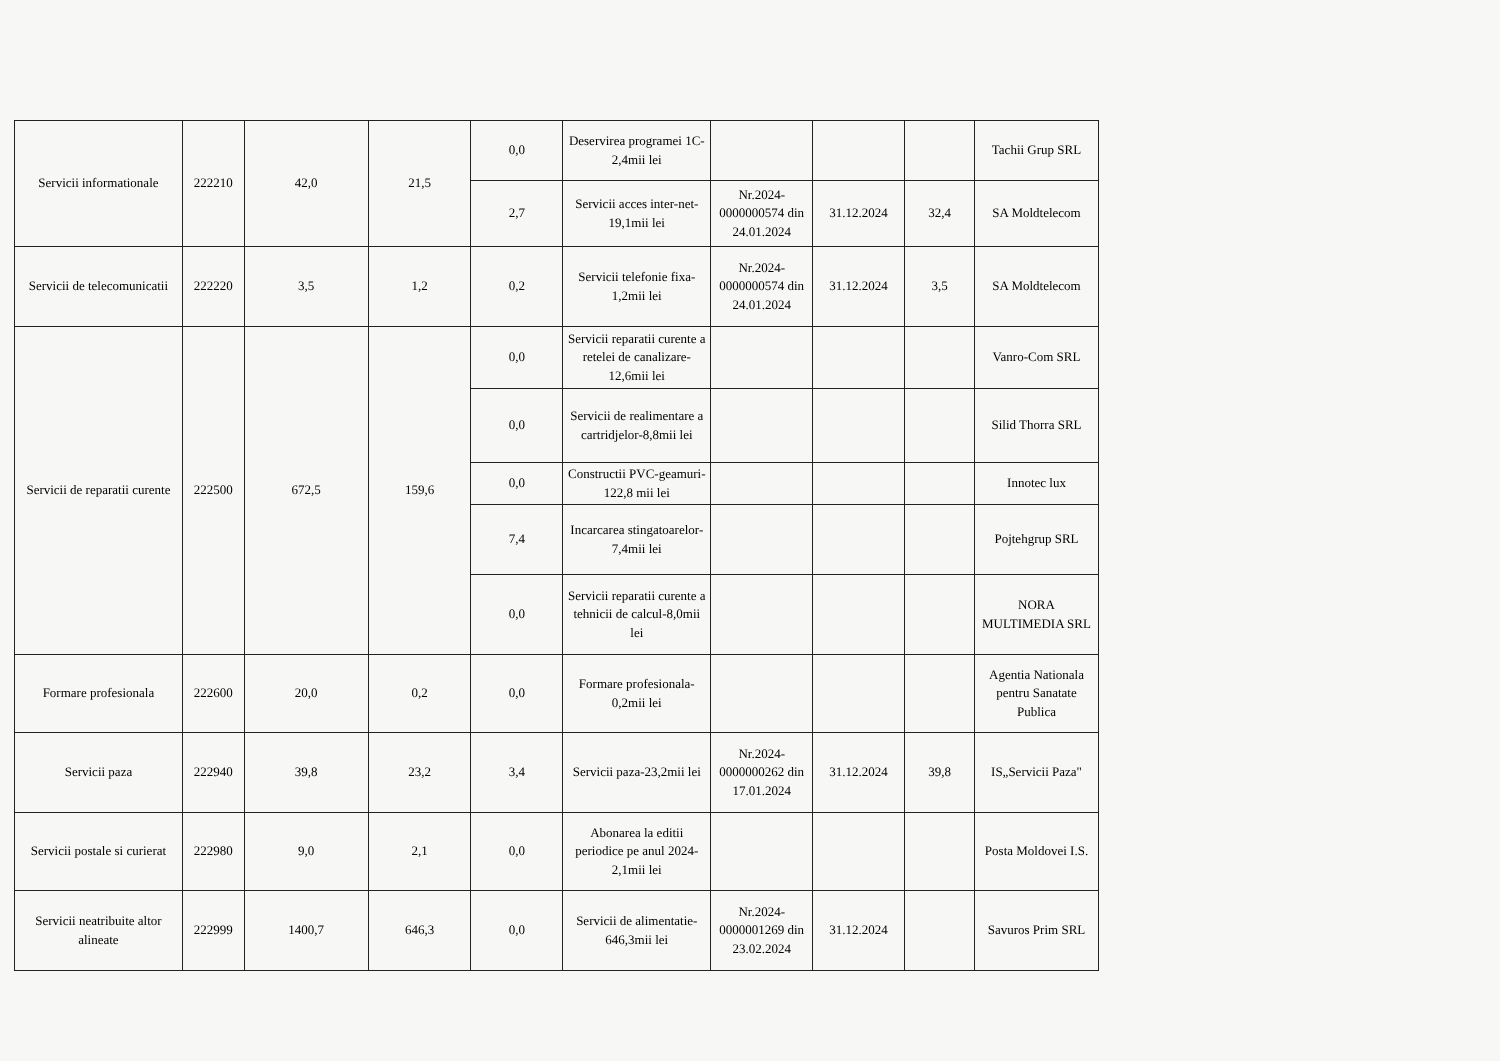| Servicii informationale | 222210 | 42,0 | 21,5 | 0,0 | Deservirea programei 1C-2,4mii lei | | | | Tachii Grup SRL |
| | | | | 2,7 | Servicii acces inter-net-19,1mii lei | Nr.2024-0000000574 din 24.01.2024 | 31.12.2024 | 32,4 | SA Moldtelecom |
| Servicii de telecomunicatii | 222220 | 3,5 | 1,2 | 0,2 | Servicii telefonie fixa-1,2mii lei | Nr.2024-0000000574 din 24.01.2024 | 31.12.2024 | 3,5 | SA Moldtelecom |
| Servicii de reparatii curente | 222500 | 672,5 | 159,6 | 0,0 | Servicii reparatii curente a retelei de canalizare-12,6mii lei | | | | Vanro-Com SRL |
| | | | | 0,0 | Servicii de realimentare a cartridjelor-8,8mii lei | | | | Silid Thorra SRL |
| | | | | 0,0 | Constructii PVC-geamuri-122,8 mii lei | | | | Innotec lux |
| | | | | 7,4 | Incarcarea stingatoarelor-7,4mii lei | | | | Pojtehgrup SRL |
| | | | | 0,0 | Servicii reparatii curente a tehnicii de calcul-8,0mii lei | | | | NORA MULTIMEDIA SRL |
| Formare profesionala | 222600 | 20,0 | 0,2 | 0,0 | Formare profesionala-0,2mii lei | | | | Agentia Nationala pentru Sanatate Publica |
| Servicii paza | 222940 | 39,8 | 23,2 | 3,4 | Servicii paza-23,2mii lei | Nr.2024-0000000262 din 17.01.2024 | 31.12.2024 | 39,8 | IS„Servicii Paza" |
| Servicii postale si curierat | 222980 | 9,0 | 2,1 | 0,0 | Abonarea la editii periodice pe anul 2024-2,1mii lei | | | | Posta Moldovei I.S. |
| Servicii neatribuite altor alineate | 222999 | 1400,7 | 646,3 | 0,0 | Servicii de alimentatie-646,3mii lei | Nr.2024-0000001269 din 23.02.2024 | 31.12.2024 | | Savuros Prim SRL |